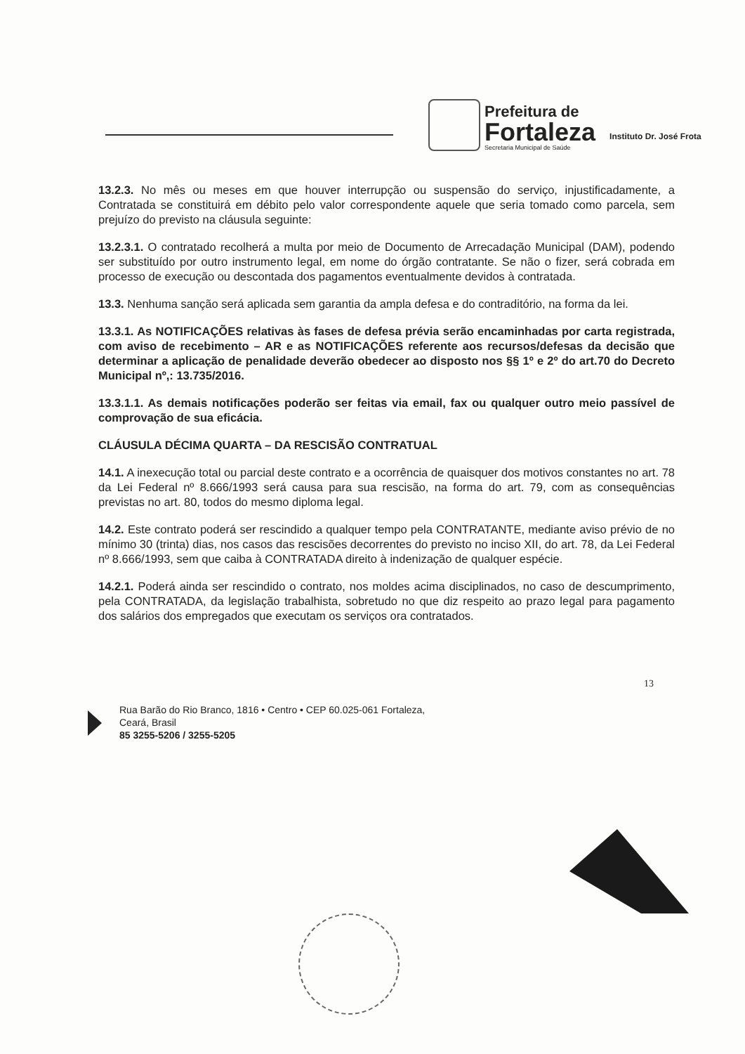Prefeitura de
Fortaleza
Secretaria Municipal de Saúde
Instituto Dr. José Frota
13.2.3. No mês ou meses em que houver interrupção ou suspensão do serviço, injustificadamente, a Contratada se constituirá em débito pelo valor correspondente aquele que seria tomado como parcela, sem prejuízo do previsto na cláusula seguinte:
13.2.3.1. O contratado recolherá a multa por meio de Documento de Arrecadação Municipal (DAM), podendo ser substituído por outro instrumento legal, em nome do órgão contratante. Se não o fizer, será cobrada em processo de execução ou descontada dos pagamentos eventualmente devidos à contratada.
13.3. Nenhuma sanção será aplicada sem garantia da ampla defesa e do contraditório, na forma da lei.
13.3.1. As NOTIFICAÇÕES relativas às fases de defesa prévia serão encaminhadas por carta registrada, com aviso de recebimento – AR e as NOTIFICAÇÕES referente aos recursos/defesas da decisão que determinar a aplicação de penalidade deverão obedecer ao disposto nos §§ 1º e 2º do art.70 do Decreto Municipal nº,: 13.735/2016.
13.3.1.1. As demais notificações poderão ser feitas via email, fax ou qualquer outro meio passível de comprovação de sua eficácia.
CLÁUSULA DÉCIMA QUARTA – DA RESCISÃO CONTRATUAL
14.1. A inexecução total ou parcial deste contrato e a ocorrência de quaisquer dos motivos constantes no art. 78 da Lei Federal nº 8.666/1993 será causa para sua rescisão, na forma do art. 79, com as consequências previstas no art. 80, todos do mesmo diploma legal.
14.2. Este contrato poderá ser rescindido a qualquer tempo pela CONTRATANTE, mediante aviso prévio de no mínimo 30 (trinta) dias, nos casos das rescisões decorrentes do previsto no inciso XII, do art. 78, da Lei Federal nº 8.666/1993, sem que caiba à CONTRATADA direito à indenização de qualquer espécie.
14.2.1. Poderá ainda ser rescindido o contrato, nos moldes acima disciplinados, no caso de descumprimento, pela CONTRATADA, da legislação trabalhista, sobretudo no que diz respeito ao prazo legal para pagamento dos salários dos empregados que executam os serviços ora contratados.
13
Rua Barão do Rio Branco, 1816 • Centro • CEP 60.025-061 Fortaleza,
Ceará, Brasil
85 3255-5206 / 3255-5205